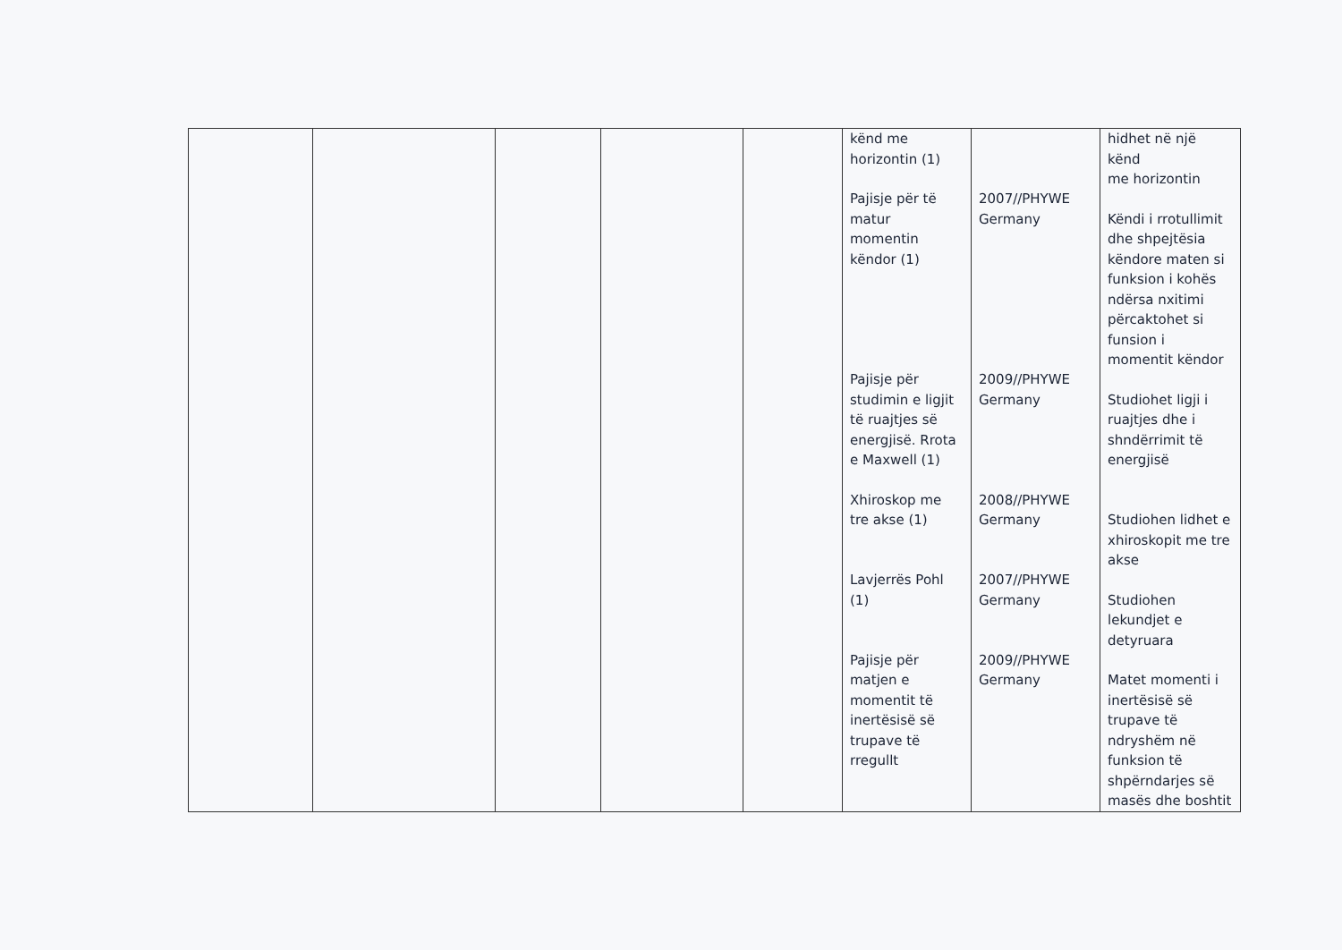| | | | | | kënd me horizontin (1) Pajisje për të matur momentin këndor (1) Pajisje për studimin e ligjit të ruajtjes së energjisë. Rrota e Maxwell (1) Xhiroskop me tre akse (1) Lavjerrës Pohl (1) Pajisje për matjen e momentit të inertësisë së trupave të rregullt | 2007//PHYWE Germany 2009//PHYWE Germany 2008//PHYWE Germany 2007//PHYWE Germany 2009//PHYWE Germany | hidhet në një kënd me horizontin Këndi i rrotullimit dhe shpejtësia këndore maten si funksion i kohës ndërsa nxitimi përcaktohet si funsion i momentit këndor Studiohet ligji i ruajtjes dhe i shndërrimit të energjisë Studiohen lidhet e xhiroskopit me tre akse Studiohen lekundjet e detyruara Matet momenti i inertësisë së trupave të ndryshëm në funksion të shpërndarjes së masës dhe boshtit |